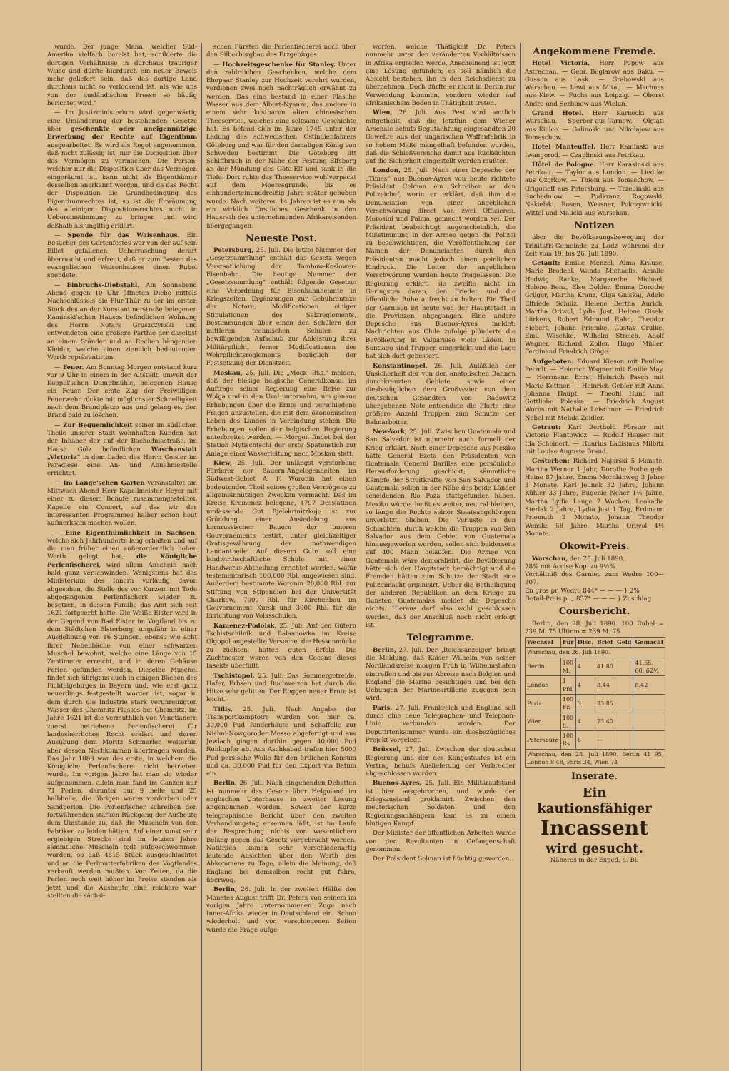wurde. Der junge Mann, welcher Süd-Amerika vielfach bereist hat, schilderte die dortigen Verhältnisse in durchaus trauriger Weise und dürfte hierdurch ein neuer Beweis mehr geliefert sein, daß das dortige Land durchaus nicht so verlockend ist, als wie uns von der ausländischen Presse so häufig berichtet wird."
— Im Justizministerium wird gegenwärtig eine Umänderung der bestehenden Gesetze über geschenkte oder uneigennützige Erwerbung der Rechte auf Eigenthum ausgearbeitet. Es wird als Regel angenommen, daß nicht zulässig ist, nur die Disposition über das Vermögen zu vermachen. Die Person, welcher nur die Disposition über das Vermögen eingeräumt ist, kann nicht als Eigenthümer desselben anerkannt werden, und da das Recht der Disposition die Grundbedingung des Eigenthumrechtes ist, so ist die Einräumung des alleinigen Dispositionsrechtes nicht in Uebereinstimmung zu bringen und wird deßhalb als ungiltig erklärt.
— Spende für das Waisenhaus. Ein Besucher des Gartenfestes war von der auf sein Billet gefallenen Ueberraschung derart überrascht und erfreut, daß er zum Besten des evangelischen Waisenhauses einen Rubel spendete.
— Einbruchs-Diebstahl. Am Sonnabend Abend gegen 10 Uhr öffneten Diebe mittels Nachschlüssels die Flur-Thür zu der im ersten Stock des an der Konstantinerstraße belegenen Kaminski'schen Hauses befindlichen Wohnung des Herrn Notars Gruszczynski und entwendeten eine größere Parthie der daselbst an einem Ständer und an Rechen hängenden Kleider, welche einen ziemlich bedeutenden Werth repräsentirten.
— Feuer. Am Sonntag Morgen entstand kurz vor 9 Uhr in einem in der Altstadt, unweit der Koppel'schen Dampfmühle, belegenen Hause ein Feuer. Der erste Zug der Freiwilligen Feuerwehr rückte mit möglichster Schnelligkeit nach dem Brandplatze aus und gelang es, den Brand bald zu löschen.
— Zur Bequemlichkeit seiner im südlichen Theile unserer Stadt wohnhaften Kunden hat der Inhaber der auf der Bachodniastraße, im Hause Golz befindlichen Waschanstalt „Victoria" in dem Laden des Herrn Geisler im Paradiese eine An- und Abnahmestelle errichtet.
— Im Lange'schen Garten veranstaltet am Mittwoch Abend Herr Kapellmeister Heyer mit einer zu diesem Behufe zusammengestellten Kapelle ein Concert, auf das wir des interessanten Programmes halber schon heut aufmerksam machen wollen.
— Eine Eigenthümlichkeit in Sachsen, welche sich Jahrhunderte lang erhalten und auf die man früher einen außerordentlich hohen Werth gelegt hat, die Königliche Perlenfischerei, wird allem Anschein nach bald ganz verschwinden. Wenigstens hat das Ministerium des Innern vorläufig davon abgesehen, die Stelle des vor Kurzem mit Tode abgegangenen Perlenfischers wieder zu besetzen, in dessen Familie das Amt sich seit 1621 fortgeerbt hatte. Die Weiße Elster wird in der Gegend von Bad Elster im Vogtland bis zu dem Städtchen Elsterberg, ungefähr in einer Ausdehnung von 16 Stunden, ebenso wie acht ihrer Nebenbäche von einer schwarzen Muschel bewohnt, welche eine Länge von 15 Zentimeter erreicht, und in deren Gehäuse Perlen gefunden werden. Dieselbe Muschel findet sich übrigens auch in einigen Bächen des Fichtelgebirges in Bayern und, wie erst ganz neuerdings festgestellt worden ist, sogar in dem durch die Industrie stark verunreinigten Wasser des Chemnitz-Flusses bei Chemnitz. Im Jahre 1621 ist die vermuthlich von Venetianern zuerst betriebene Perlenfischerei für landesherrliches Recht erklärt und deren Ausübung dem Moritz Schmerler, weiterhin aber dessen Nachkommen übertragen worden. Das Jahr 1888 war das erste, in welchem die Königliche Perlenfischerei nicht betrieben wurde. Im vorigen Jahre hat man sie wieder aufgenommen, allein man fand im Ganzen nur 71 Perlen, darunter nur 9 helle und 25 halbhelle, die übrigen waren verdorben oder Sandperlen. Die Perlenfischer schreiben den fortwährenden starken Rückgang der Ausbeute dem Umstande zu, daß die Muscheln von den Fabriken zu leiden hätten. Auf einer sonst sehr ergiebigen Strecke sind im letzten Jahre sämmtliche Muscheln todt aufgeschwommen worden, so daß 4815 Stück ausgeschlachtet und an die Perlmutterfabriken des Vogtlandes verkauft werden mußten. Vor Zeiten, da die Perlen noch weit höher im Preise standen als jetzt und die Ausbeute eine reichere war, stellten die sächsi-
schen Fürsten die Perlenfischerei noch über den Silberbergbau des Erzgebirges.
— Hochzeitsgeschenke für Stanley. Unter den zahlreichen Geschenken, welche dem Ehepaar Stanley zur Hochzeit verehrt wurden, verdienen zwei noch nachträglich erwähnt zu werden. Das eine bestand in einer Flasche Wasser aus dem Albert-Nyanza, das andere in einem sehr kostbaren alten chinesischen Theeservice, welches eine seltsame Geschichte hat. Es befand sich im Jahre 1745 unter der Ladung des schwedischen Ostindienfahrers Göteborg und war für den damaligen König von Schweden bestimmt. Die Göteborg litt Schiffbruch in der Nähe der Festung Elfsborg an der Mündung des Göta-Elf und sank in die Tiefe. Dort ruhte das Theeservice wohlverpackt auf dem Meeresgrunde, bis es einhunderteinunddreißig Jahre später gehoben wurde. Nach weiteren 14 Jahren ist es nun als ein wirklich fürstliches Geschenk in den Hausrath des unternehmenden Afrikareisenden übergegangen.
Neueste Post.
Petersburg, 25. Juli. Die letzte Nummer der „Gesetzsammlung" enthält das Gesetz wegen Verstaatlichung der Tambow-Koslower-Eisenbahn. Die heutige Nummer der „Gesetzsammlung" enthält folgende Gesetze: eine Verordnung für Eisenbahnbeamte in Kriegszeiten, Ergänzungen zur Gebührentaxe der Notare, Modificationen einiger Stipulationen des Salzreglements, Bestimmungen über einen den Schülern der mittleren technischen Schulen zu bewilligenden Aufschub zur Ableistung ihrer Militärpflicht, ferner Modificationen des Wehrpflichtsreglements bezüglich der Festsetzung der Dienstzeit.
Moskau, 25. Juli. Die „Моск. Вѣд." melden, daß der hiesige belgische Generalkonsul im Auftrage seiner Regierung eine Reise zur Wolga und in den Ural unternahm, um genaue Erhebungen über die Ernte und verschiedene Fragen anzustellen, die mit dem ökonomischen Leben des Landes in Verbindung stehen. Die Erhebungen sollen der belgischen Regierung unterbreitet werden. — Morgen findet bei der Station Mytischtschi der erste Spatenstich zur Anlage einer Wasserleitung nach Moskau statt.
Kiew, 25. Juli. Der unlängst verstorbene Förderer der Bauern-Angelegenheiten im Südwest-Gebiet A. F. Woronin hat einen bedeutenden Theil seines großen Vermögens zu allgemeinnützigen Zwecken vermacht. Das im Kreise Kremenez belegene, 4797 Dessjatinen umfassende Gut Bjelokrinitzkoje ist zur Gründung einer Ansiedelung aus kernrussischen Bauern der inneren Gouvernements testirt, unter gleichzeitiger Gratisgewährung der nothwendigen Landantheile. Auf diesem Gute soll eine landwirthschaftliche Schule mit einer Handwerks-Abtheilung errichtet werden, wofür testamentarisch 100,000 Rbl. angewiesen sind. Außerdem bestimmte Woronin 20,000 Rbl. zur Stiftung von Stipendien bei der Universität Charkow, 7000 Rbl. für Kirchenbau im Gouvernement Kursk und 3000 Rbl. für die Errichtung von Volksschulen.
Kamenez-Podolsk, 25. Juli. Auf den Gütern Tschistschilnik und Balaanowka im Kreise Olgopol angestellte Versuche, die Hessenmücke zu züchten, hatten guten Erfolg. Die Zuchtnester waren von den Cocons dieses Insekts überfüllt.
Tschistopol, 25. Juli. Das Sommergetreide, Hafer, Erbsen und Buchweizen hat durch die Hitze sehr gelitten. Der Roggen neuer Ernte ist leicht.
Tiflis, 25. Juli. Nach Angabe der Transportkomptoire wurden von hier ca. 30,000 Pud Rinderhäute und Schaffelle zur Nishni-Nowgoroder Messe abgefertigt und aus Jewlach gingen dorthin gegen 40,000 Pud Rohkupfer ab. Aus Aschkabad trafen hier 5000 Pud persische Wolle für den örtlichen Konsum und ca. 30,000 Pud für den Export via Batum ein.
Berlin, 26. Juli. Nach eingehenden Debatten ist nunmehr das Gesetz über Helgoland im englischen Unterhause in zweiter Lesung angenommen worden. Soweit der kurze telegraphische Bericht über den zweiten Verhandlungstag erkennen läßt, ist im Laufe der Besprechung nichts von wesentlichem Belang gegen das Gesetz vorgebracht worden. Natürlich kamen sehr verschiedenartig lautende Ansichten über den Werth des Abkommens zu Tage, allein die Meinung, daß England bei demselben recht gut fahre, überwog.
Berlin, 26. Juli. In der zweiten Hälfte des Monates August trifft Dr. Peters von seinem im vorigen Jahre unternommenen Zuge nach Inner-Afrika wieder in Deutschland ein. Schon wiederholt und von verschiedenen Seiten wurde die Frage aufge-
worfen, welche Thätigkeit Dr. Peters nunmehr unter den veränderten Verhältnissen in Afrika ergreifen werde. Anscheinend ist jetzt eine Lösung gefunden; es soll nämlich die Absicht bestehen, ihn in den Reichsdienst zu übernehmen. Doch dürfte er nicht in Berlin zur Verwendung kommen, sondern wieder auf afrikanischem Boden in Thätigkeit treten.
Wien, 26. Juli. Aus Pest wird amtlich mitgetheilt, daß die letzthin dem Wiener Arsenale behufs Begutachtung eingesandten 20 Gewehre aus der ungarischen Waffenfabrik in so hohem Maße mangelhaft befunden wurden, daß die Schießversuche damit aus Rücksichten auf die Sicherheit eingestellt werden mußten.
London, 25. Juli. Nach einer Depesche der „Times" aus Buenos-Ayres von heute richtete Präsident Celman ein Schreiben an den Polizeichef, worin er erklärt, daß ihm die Denunciation von einer angeblichen Verschwörung direct von zwei Officieren, Morosini und Palma, gemacht worden sei. Der Präsident beabsichtigt augenscheinlich, die Mißstimmung in der Armee gegen die Polizei zu beschwichtigen, die Veröffentlichung der Namen der Denuncianten durch den Präsidenten macht jedoch einen peinlichen Eindruck. Die Leiter der angeblichen Verschwörung wurden heute freigelassen. Die Regierung erklärt, sie zweifle nicht im Geringsten daran, den Frieden und die öffentliche Ruhe aufrecht zu halten. Ein Theil der Garnison ist heute von der Hauptstadt in die Provinzen abgegangen. Eine andere Depesche aus Buenos-Ayres meldet: Nachrichten aus Chile zufolge plünderte die Bevölkerung in Valparaiso viele Läden. In Santiago sind Truppen eingerückt und die Lage hat sich dort gebessert.
Konstantinopel, 26. Juli. Anläßlich der Unsicherheit der von den anatolischen Bahnen durchkreuzten Gebiete, sowie einer diesbezüglichen dem Großvezier von dem deutschen Gesandten von Radowitz übergebenen Note entsendete die Pforte eine größere Anzahl Truppen zum Schutze der Bahnarbeiter.
New-York, 25. Juli. Zwischen Guatemala und San Salvador ist nunmehr auch formell der Krieg erklärt. Nach einer Depesche aus Mexiko hätte General Ezeta den Präsidenten von Guatemala General Barillas eine persönliche Herausforderung geschickt; sämmtliche Kämpfe der Streitkräfte von San Salvador und Guatemala sollen in der Nähe des beide Länder scheidenden Rio Paza stattgefunden haben. Mexiko würde, heißt es weiter, neutral bleiben, so lange die Rechte seiner Staatsangehörigen unverletzt blieben. Die Verluste in den Schlachten, durch welche die Truppen von San Salvador aus dem Gebiet von Guatemala hinausgeworfen worden, sollen sich beiderseits auf 400 Mann belaufen. Die Armee von Guatemala wäre demoralisirt, die Bevölkerung hätte sich der Hauptstadt bemächtigt und die Fremden hätten zum Schutze der Stadt eine Polizeimacht organisirt. Ueber die Betheiligung der anderen Republiken an dem Kriege zu Gunsten Guatemalas meldet die Depesche nichts. Hieraus darf also wohl geschlossen werden, daß der Anschluß noch nicht erfolgt ist.
Telegramme.
Berlin, 27. Juli. Der „Reichsanzeiger" bringt die Meldung, daß Kaiser Wilhelm von seiner Nordlandsreise morgen Früh in Wilhelmshafen eintreffen und bis zur Abreise nach Belgien und England die Marine besichtigen und bei den Uebungen der Marineartillerie zugegen sein wird.
Paris, 27. Juli. Frankreich und England soll durch eine neue Telegraphen- und Telephon-Linie verbunden werden. Der Deputirtenkammer wurde ein diesbezügliches Projekt vorgelegt.
Brüssel, 27. Juli. Zwischen der deutschen Regierung und der des Kongostaates ist ein Vertrag behufs Auslieferung der Verbrecher abgeschlossen worden.
Buenos-Ayres, 25. Juli. Ein Militäraufstand ist hier ausgebrochen, und wurde der Kriegszustand proklamirt. Zwischen den meuterischen Soldaten und den Regierungsanhängern kam es zu einem blutigen Kampf.
Der Minister der öffentlichen Arbeiten wurde von den Revoltanten in Gefangenschaft genommen.
Der Präsident Selman ist flüchtig geworden.
Angekommene Fremde.
Hotel Victoria. Herr Popow aus Astrachan. — Gebr. Beglarow aus Baku. — Gusson aus Lask. — Grabowski aus Warschau. — Lewi aus Mitau. — Machnes aus Kiew. — Fuchs aus Leipzig. — Oberst Andro und Serbinow aus Wielun.
Grand Hotel. Herr Karnecki aus Warschau. — Sperber aus Tarnow. — Olgiati aus Kielce. — Galinoski und Nikolajew aus Tomaschow.
Hotel Manteuffel. Herr Kaminski aus Iwangorod. — Czaplinski aus Petrikau.
Hôtel de Pologne. Herr Karasinski aus Petrikau. — Taylor aus London. — Liedtke aus Ozorkow. — Thiem aus Tomaschow. — Grigorieff aus Petersburg. — Trzebiński aus Suchedniow. — Podkranz, Rogowski, Nakielski, Rosen, Wessner, Pokrzywnicki, Wittel und Malicki aus Warschau.
Notizen
über die Bevölkerungsbewegung der Trinitatis-Gemeinde zu Lodz während der Zeit vom 19. bis 26. Juli 1890.
Getauft: Emilie Menzel, Alma Krause, Marie Brodehl, Wanda Michaelis, Amalie Hedwig Ranke, Margarethe Michael, Helene Benz, Else Dolder, Emma Dorothe Grüger, Martha Kranz, Olga Gniskaj, Adele Elfriede Schulz, Helene Bertha Aurich, Martha Oriwol, Lydia Just, Helene Gisela Lürkens, Robert Edmund Rahn, Theodor Siebert, Johann Priemke, Gustav Grulke, Emil Wäschke, Wilhelm Streich, Adolf Wagner, Richard Zoller, Hugo Müller, Ferdinand Friedrich Glüge.
Aufgeboten: Eduard Kieson mit Pauline Petzelt. — Heinrich Wagner mit Emilie May. — Herrmann Ernst Heinrich Pasch mit Marie Kettner. — Heinrich Gebler mit Anna Johanna Haupt. — Theofil Hund mit Gottliebe Poleska. — Friedrich August Worbs mit Nathalie Leischner. — Friedrich Nebel mit Melida Zeidler.
Getraut: Karl Berthold Förster mit Victorie Flantowicz. — Rudolf Hauser mit Ida Scheinert. — Hilarius Ladislaus Milbitz mit Louise Auguste Brand.
Gestorben: Richard Najarski 5 Monate, Martha Werner 1 Jahr, Dorothe Rothe geb. Heine 87 Jahre, Emma Mornhinweg 3 Jahre 3 Monate, Karl Jelinek 32 Jahre, Johann Kühler 33 Jahre, Eugenie Neher 1½ Jahre, Martha Lydia Lange 7 Wochen, Leokadia Sterlak 2 Jahre, Lydia Just 1 Tag, Erdmann Priemuth 2 Monate, Johann Theodor Wenske 58 Jahre, Martha Oriwol 4½ Monate.
Okowit-Preis.
Warschau, den 25. Juli 1890.
78% mit Accise Kop. zu 9½%
Verhältniß des Garniec zum Wedro 100—307.
En gros pr. Wedro 844* — — — } 2%
Detail-Preis p. „ 857* — — — } Zuschlag
Coursbericht.
Berlin, den 28. Juli 1890. 100 Rubel = 239 M. 75 Ultimo = 239 M. 75
| Wechsel | Für | Disc. | Brief | Geld | Gemacht |
| --- | --- | --- | --- | --- | --- |
| Warschau, den 26. Juli 1890. | | | | | |
| Berlin | 100 M. | 4 | 41.80 | | 41.55, 60, 62½ |
| London | 1 Pfd. | 4 | 8.44 | | 8.42 |
| Paris | 100 Fr. | 3 | 33.85 | | |
| Wien | 100 fl. | 4 | 73.40 | | |
| Petersburg | 100 Rs. | 6 | — | | |
| Warschau, den 28. Juli 1890. Berlin 41 95, London 8 48, Paris 34, Wien 74 | | | | | |
Inserate.
Ein kautionsfähiger
Incassent
wird gesucht.
Näheres in der Exped. d. Bl.